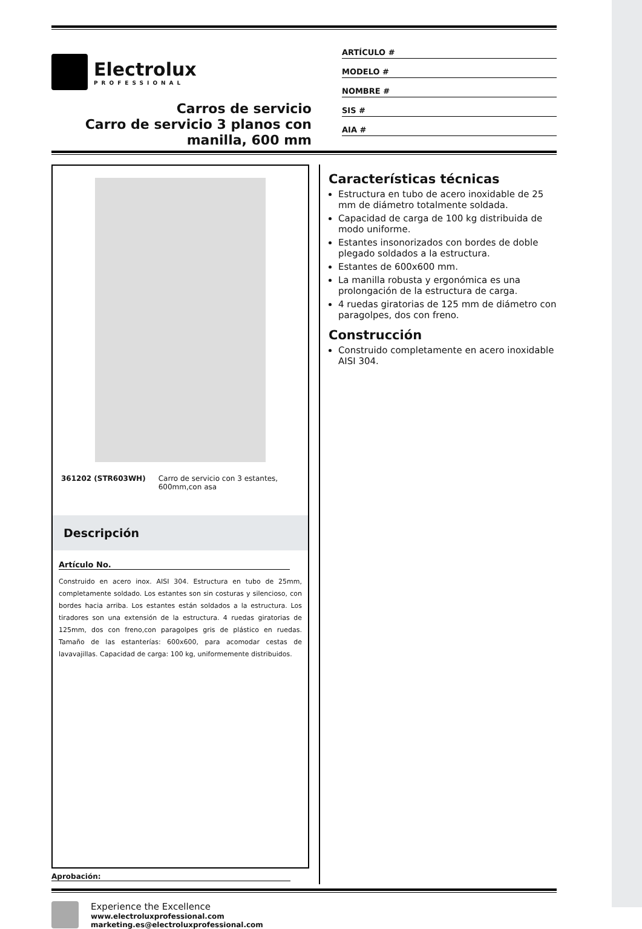Electrolux
PROFESSIONAL
Carros de servicio
Carro de servicio 3 planos con manilla, 600 mm
ARTÍCULO #
MODELO #
NOMBRE #
SIS #
AIA #
361202 (STR603WH) Carro de servicio con 3 estantes, 600mm,con asa
Descripción
Artículo No.
Construido en acero inox. AISI 304. Estructura en tubo de 25mm, completamente soldado. Los estantes son sin costuras y silencioso, con bordes hacia arriba. Los estantes están soldados a la estructura. Los tiradores son una extensión de la estructura. 4 ruedas giratorias de 125mm, dos con freno,con paragolpes gris de plástico en ruedas. Tamaño de las estanterías: 600x600, para acomodar cestas de lavavajillas. Capacidad de carga: 100 kg, uniformemente distribuidos.
Características técnicas
Estructura en tubo de acero inoxidable de 25 mm de diámetro totalmente soldada.
Capacidad de carga de 100 kg distribuida de modo uniforme.
Estantes insonorizados con bordes de doble plegado soldados a la estructura.
Estantes de 600x600 mm.
La manilla robusta y ergonómica es una prolongación de la estructura de carga.
4 ruedas giratorias de 125 mm de diámetro con paragolpes, dos con freno.
Construcción
Construido completamente en acero inoxidable AISI 304.
Aprobación:
Experience the Excellence
www.electroluxprofessional.com
marketing.es@electroluxprofessional.com